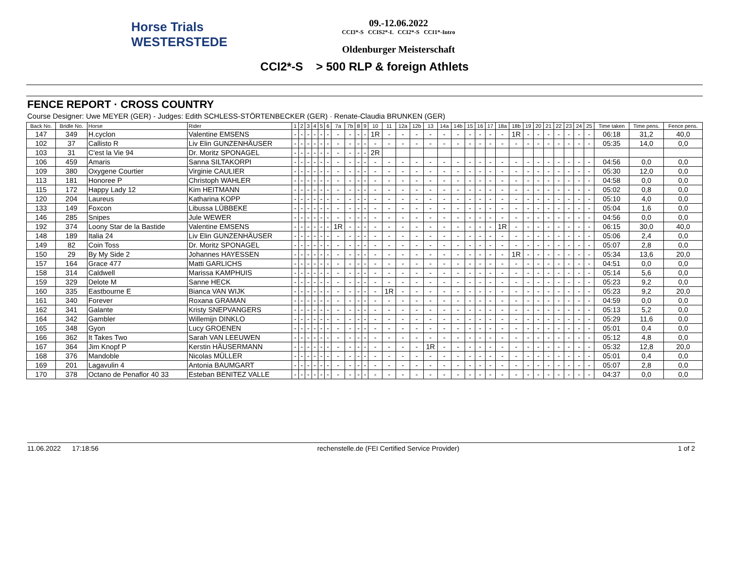Horse Trials
WESTERSTEDE
09.-12.06.2022
CCI3*-S CCIS2*-L CCI2*-S CCI1*-Intro
Oldenburger Meisterschaft
CCI2*-S > 500 RLP & foreign Athlets
FENCE REPORT · CROSS COUNTRY
Course Designer: Uwe MEYER (GER) - Judges: Edith SCHLESS-STÖRTENBECKER (GER) · Renate-Claudia BRUNKEN (GER)
| Back No. | Bridle No. | Horse | Rider | 1 | 2 | 3 | 4 | 5 | 6 | 7a | 7b | 8 | 9 | 10 | 11 | 12a | 12b | 13 | 14a | 14b | 15 | 16 | 17 | 18a | 18b | 19 | 20 | 21 | 22 | 23 | 24 | 25 | Time taken | Time pens. | Fence pens. |
| --- | --- | --- | --- | --- | --- | --- | --- | --- | --- | --- | --- | --- | --- | --- | --- | --- | --- | --- | --- | --- | --- | --- | --- | --- | --- | --- | --- | --- | --- | --- | --- | --- | --- | --- | --- |
| 147 | 349 | H.cyclon | Valentine EMSENS | - | - | - | - | - | - | - | - | - | - | 1R | - | - | - | - | - | - | - | - | - | - | 1R | - | - | - | - | - | - | - | 06:18 | 31,2 | 40,0 |
| 102 | 37 | Callisto R | Liv Elin GUNZENHÄUSER | - | - | - | - | - | - | - | - | - | - | - | - | - | - | - | - | - | - | - | - | - | - | - | - | - | - | - | - | - | 05:35 | 14,0 | 0,0 |
| 103 | 31 | C'est la Vie 94 | Dr. Moritz SPONAGEL | - | - | - | - | - | - | - | - | - | - | 2R | | | | | | | | | | | | | | | | | | | | | |
| 106 | 459 | Amaris | Sanna SILTAKORPI | - | - | - | - | - | - | - | - | - | - | - | - | - | - | - | - | - | - | - | - | - | - | - | - | - | - | - | - | - | 04:56 | 0,0 | 0,0 |
| 109 | 380 | Oxygene Courtier | Virginie CAULIER | - | - | - | - | - | - | - | - | - | - | - | - | - | - | - | - | - | - | - | - | - | - | - | - | - | - | - | - | - | 05:30 | 12,0 | 0,0 |
| 113 | 181 | Honoree P | Christoph WAHLER | - | - | - | - | - | - | - | - | - | - | - | - | - | - | - | - | - | - | - | - | - | - | - | - | - | - | - | - | - | 04:58 | 0,0 | 0,0 |
| 115 | 172 | Happy Lady 12 | Kim HEITMANN | - | - | - | - | - | - | - | - | - | - | - | - | - | - | - | - | - | - | - | - | - | - | - | - | - | - | - | - | - | 05:02 | 0,8 | 0,0 |
| 120 | 204 | Laureus | Katharina KOPP | - | - | - | - | - | - | - | - | - | - | - | - | - | - | - | - | - | - | - | - | - | - | - | - | - | - | - | - | - | 05:10 | 4,0 | 0,0 |
| 133 | 149 | Foxcon | Libussa LÜBBEKE | - | - | - | - | - | - | - | - | - | - | - | - | - | - | - | - | - | - | - | - | - | - | - | - | - | - | - | - | - | 05:04 | 1,6 | 0,0 |
| 146 | 285 | Snipes | Jule WEWER | - | - | - | - | - | - | - | - | - | - | - | - | - | - | - | - | - | - | - | - | - | - | - | - | - | - | - | - | - | 04:56 | 0,0 | 0,0 |
| 192 | 374 | Loony Star de la Bastide | Valentine EMSENS | - | - | - | - | - | - | 1R | - | - | - | - | - | - | - | - | - | - | - | - | - | 1R | - | - | - | - | - | - | - | - | 06:15 | 30,0 | 40,0 |
| 148 | 189 | Italia 24 | Liv Elin GUNZENHÄUSER | - | - | - | - | - | - | - | - | - | - | - | - | - | - | - | - | - | - | - | - | - | - | - | - | - | - | - | - | - | 05:06 | 2,4 | 0,0 |
| 149 | 82 | Coin Toss | Dr. Moritz SPONAGEL | - | - | - | - | - | - | - | - | - | - | - | - | - | - | - | - | - | - | - | - | - | - | - | - | - | - | - | - | - | 05:07 | 2,8 | 0,0 |
| 150 | 29 | By My Side 2 | Johannes HAYESSEN | - | - | - | - | - | - | - | - | - | - | - | - | - | - | - | - | - | - | - | - | - | 1R | - | - | - | - | - | - | - | 05:34 | 13,6 | 20,0 |
| 157 | 164 | Grace 477 | Matti GARLICHS | - | - | - | - | - | - | - | - | - | - | - | - | - | - | - | - | - | - | - | - | - | - | - | - | - | - | - | - | - | 04:51 | 0,0 | 0,0 |
| 158 | 314 | Caldwell | Marissa KAMPHUIS | - | - | - | - | - | - | - | - | - | - | - | - | - | - | - | - | - | - | - | - | - | - | - | - | - | - | - | - | - | 05:14 | 5,6 | 0,0 |
| 159 | 329 | Delote M | Sanne HECK | - | - | - | - | - | - | - | - | - | - | - | - | - | - | - | - | - | - | - | - | - | - | - | - | - | - | - | - | - | 05:23 | 9,2 | 0,0 |
| 160 | 335 | Eastbourne E | Bianca VAN WIJK | - | - | - | - | - | - | - | - | - | - | - | 1R | - | - | - | - | - | - | - | - | - | - | - | - | - | - | - | - | - | 05:23 | 9,2 | 20,0 |
| 161 | 340 | Forever | Roxana GRAMAN | - | - | - | - | - | - | - | - | - | - | - | - | - | - | - | - | - | - | - | - | - | - | - | - | - | - | - | - | - | 04:59 | 0,0 | 0,0 |
| 162 | 341 | Galante | Kristy SNEPVANGERS | - | - | - | - | - | - | - | - | - | - | - | - | - | - | - | - | - | - | - | - | - | - | - | - | - | - | - | - | - | 05:13 | 5,2 | 0,0 |
| 164 | 342 | Gambler | Willemijn DINKLO | - | - | - | - | - | - | - | - | - | - | - | - | - | - | - | - | - | - | - | - | - | - | - | - | - | - | - | - | - | 05:29 | 11,6 | 0,0 |
| 165 | 348 | Gyon | Lucy GROENEN | - | - | - | - | - | - | - | - | - | - | - | - | - | - | - | - | - | - | - | - | - | - | - | - | - | - | - | - | - | 05:01 | 0,4 | 0,0 |
| 166 | 362 | It Takes Two | Sarah VAN LEEUWEN | - | - | - | - | - | - | - | - | - | - | - | - | - | - | - | - | - | - | - | - | - | - | - | - | - | - | - | - | - | 05:12 | 4,8 | 0,0 |
| 167 | 364 | Jim Knopf P | Kerstin HÄUSERMANN | - | - | - | - | - | - | - | - | - | - | - | - | - | - | 1R | - | - | - | - | - | - | - | - | - | - | - | - | - | - | 05:32 | 12,8 | 20,0 |
| 168 | 376 | Mandoble | Nicolas MÜLLER | - | - | - | - | - | - | - | - | - | - | - | - | - | - | - | - | - | - | - | - | - | - | - | - | - | - | - | - | - | 05:01 | 0,4 | 0,0 |
| 169 | 201 | Lagavulin 4 | Antonia BAUMGART | - | - | - | - | - | - | - | - | - | - | - | - | - | - | - | - | - | - | - | - | - | - | - | - | - | - | - | - | - | 05:07 | 2,8 | 0,0 |
| 170 | 378 | Octano de Penaflor 40 33 | Esteban BENITEZ VALLE | - | - | - | - | - | - | - | - | - | - | - | - | - | - | - | - | - | - | - | - | - | - | - | - | - | - | - | - | - | 04:37 | 0,0 | 0,0 |
11.06.2022 17:18:56 rechenstelle.de (FEI Certified Service Provider) 1 of 2